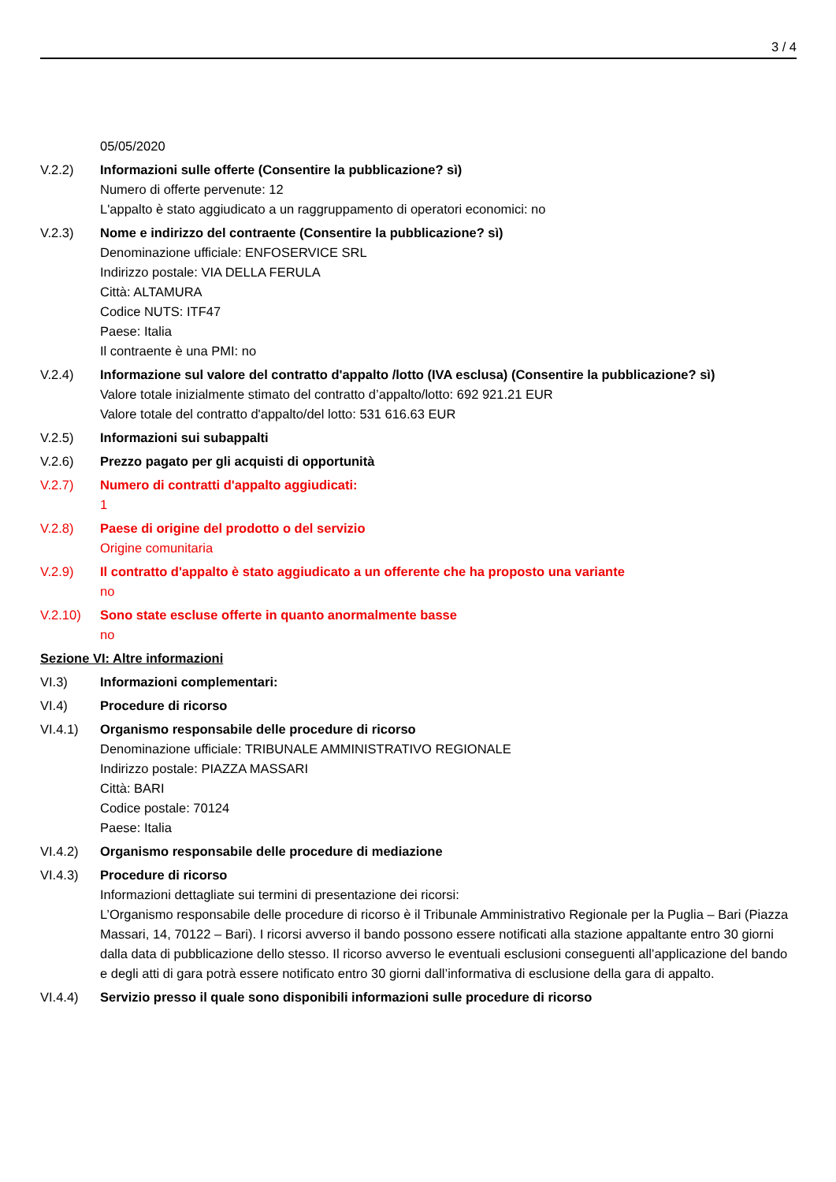3 / 4
05/05/2020
V.2.2) Informazioni sulle offerte (Consentire la pubblicazione? sì)
Numero di offerte pervenute: 12
L'appalto è stato aggiudicato a un raggruppamento di operatori economici: no
V.2.3) Nome e indirizzo del contraente (Consentire la pubblicazione? sì)
Denominazione ufficiale: ENFOSERVICE SRL
Indirizzo postale: VIA DELLA FERULA
Città: ALTAMURA
Codice NUTS: ITF47
Paese: Italia
Il contraente è una PMI: no
V.2.4) Informazione sul valore del contratto d'appalto /lotto (IVA esclusa) (Consentire la pubblicazione? sì)
Valore totale inizialmente stimato del contratto d’appalto/lotto: 692 921.21 EUR
Valore totale del contratto d'appalto/del lotto: 531 616.63 EUR
V.2.5) Informazioni sui subappalti
V.2.6) Prezzo pagato per gli acquisti di opportunità
V.2.7) Numero di contratti d'appalto aggiudicati:
1
V.2.8) Paese di origine del prodotto o del servizio
Origine comunitaria
V.2.9) Il contratto d'appalto è stato aggiudicato a un offerente che ha proposto una variante
no
V.2.10) Sono state escluse offerte in quanto anormalmente basse
no
Sezione VI: Altre informazioni
VI.3) Informazioni complementari:
VI.4) Procedure di ricorso
VI.4.1) Organismo responsabile delle procedure di ricorso
Denominazione ufficiale: TRIBUNALE AMMINISTRATIVO REGIONALE
Indirizzo postale: PIAZZA MASSARI
Città: BARI
Codice postale: 70124
Paese: Italia
VI.4.2) Organismo responsabile delle procedure di mediazione
VI.4.3) Procedure di ricorso
Informazioni dettagliate sui termini di presentazione dei ricorsi:
L’Organismo responsabile delle procedure di ricorso è il Tribunale Amministrativo Regionale per la Puglia – Bari (Piazza Massari, 14, 70122 – Bari). I ricorsi avverso il bando possono essere notificati alla stazione appaltante entro 30 giorni dalla data di pubblicazione dello stesso. Il ricorso avverso le eventuali esclusioni conseguenti all’applicazione del bando e degli atti di gara potrà essere notificato entro 30 giorni dall’informativa di esclusione della gara di appalto.
VI.4.4) Servizio presso il quale sono disponibili informazioni sulle procedure di ricorso